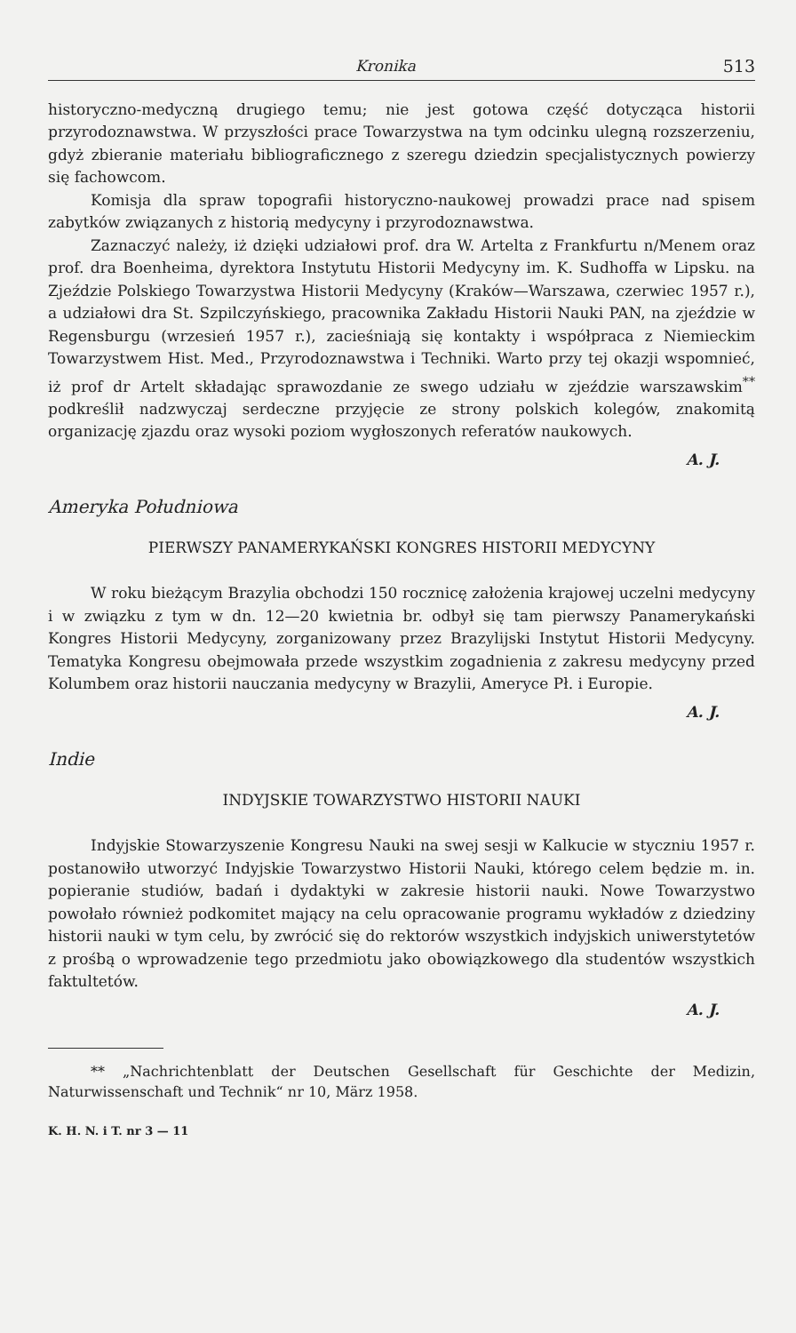Kronika 513
historyczno-medyczną drugiego temu; nie jest gotowa część dotycząca historii przyrodoznawstwa. W przyszłości prace Towarzystwa na tym odcinku ulegną rozszerzeniu, gdyż zbieranie materiału bibliograficznego z szeregu dziedzin specjalistycznych powierzy się fachowcom.
Komisja dla spraw topografii historyczno-naukowej prowadzi prace nad spisem zabytków związanych z historią medycyny i przyrodoznawstwa.
Zaznaczyć należy, iż dzięki udziałowi prof. dra W. Artelta z Frankfurtu n/Menem oraz prof. dra Boenheima, dyrektora Instytutu Historii Medycyny im. K. Sudhoffa w Lipsku. na Zjeździe Polskiego Towarzystwa Historii Medycyny (Kraków—Warszawa, czerwiec 1957 r.), a udziałowi dra St. Szpilczyńskiego, pracownika Zakładu Historii Nauki PAN, na zjeździe w Regensburgu (wrzesień 1957 r.), zacieśniają się kontakty i współpraca z Niemieckim Towarzystwem Hist. Med., Przyrodoznawstwa i Techniki. Warto przy tej okazji wspomnieć, iż prof dr Artelt składając sprawozdanie ze swego udziału w zjeździe warszawskim<sup>**</sup> podkreślił nadzwyczaj serdeczne przyjęcie ze strony polskich kolegów, znakomitą organizację zjazdu oraz wysoki poziom wygłoszonych referatów naukowych.
A. J.
Ameryka Południowa
PIERWSZY PANAMERYKAŃSKI KONGRES HISTORII MEDYCYNY
W roku bieżącym Brazylia obchodzi 150 rocznicę założenia krajowej uczelni medycyny i w związku z tym w dn. 12—20 kwietnia br. odbył się tam pierwszy Panamerykański Kongres Historii Medycyny, zorganizowany przez Brazylijski Instytut Historii Medycyny. Tematyka Kongresu obejmowała przede wszystkim zogadnienia z zakresu medycyny przed Kolumbem oraz historii nauczania medycyny w Brazylii, Ameryce Pł. i Europie.
A. J.
Indie
INDYJSKIE TOWARZYSTWO HISTORII NAUKI
Indyjskie Stowarzyszenie Kongresu Nauki na swej sesji w Kalkucie w styczniu 1957 r. postanowiło utworzyć Indyjskie Towarzystwo Historii Nauki, którego celem będzie m. in. popieranie studiów, badań i dydaktyki w zakresie historii nauki. Nowe Towarzystwo powołało również podkomitet mający na celu opracowanie programu wykładów z dziedziny historii nauki w tym celu, by zwrócić się do rektorów wszystkich indyjskich uniwerstytetów z prośbą o wprowadzenie tego przedmiotu jako obowiązkowego dla studentów wszystkich faktultetów.
A. J.
** „Nachrichtenblatt der Deutschen Gesellschaft für Geschichte der Medizin, Naturwissenschaft und Technik“ nr 10, März 1958.
K. H. N. i T. nr 3 — 11